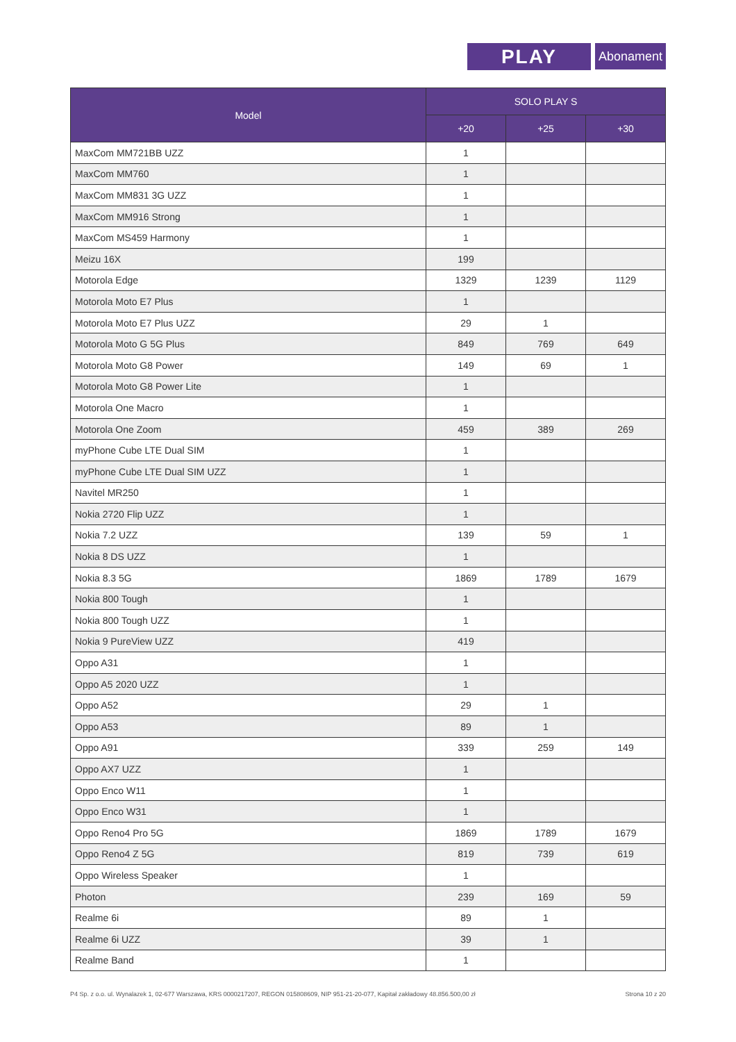PLAY Abonament
| Model | SOLO PLAY S | | |
| --- | --- | --- | --- |
| | +20 | +25 | +30 |
| MaxCom MM721BB UZZ | 1 | | |
| MaxCom MM760 | 1 | | |
| MaxCom MM831 3G UZZ | 1 | | |
| MaxCom MM916 Strong | 1 | | |
| MaxCom MS459 Harmony | 1 | | |
| Meizu 16X | 199 | | |
| Motorola Edge | 1329 | 1239 | 1129 |
| Motorola Moto E7 Plus | 1 | | |
| Motorola Moto E7 Plus UZZ | 29 | 1 | |
| Motorola Moto G 5G Plus | 849 | 769 | 649 |
| Motorola Moto G8 Power | 149 | 69 | 1 |
| Motorola Moto G8 Power Lite | 1 | | |
| Motorola One Macro | 1 | | |
| Motorola One Zoom | 459 | 389 | 269 |
| myPhone Cube LTE Dual SIM | 1 | | |
| myPhone Cube LTE Dual SIM UZZ | 1 | | |
| Navitel MR250 | 1 | | |
| Nokia 2720 Flip UZZ | 1 | | |
| Nokia 7.2 UZZ | 139 | 59 | 1 |
| Nokia 8 DS UZZ | 1 | | |
| Nokia 8.3 5G | 1869 | 1789 | 1679 |
| Nokia 800 Tough | 1 | | |
| Nokia 800 Tough UZZ | 1 | | |
| Nokia 9 PureView UZZ | 419 | | |
| Oppo A31 | 1 | | |
| Oppo A5 2020 UZZ | 1 | | |
| Oppo A52 | 29 | 1 | |
| Oppo A53 | 89 | 1 | |
| Oppo A91 | 339 | 259 | 149 |
| Oppo AX7 UZZ | 1 | | |
| Oppo Enco W11 | 1 | | |
| Oppo Enco W31 | 1 | | |
| Oppo Reno4 Pro 5G | 1869 | 1789 | 1679 |
| Oppo Reno4 Z 5G | 819 | 739 | 619 |
| Oppo Wireless Speaker | 1 | | |
| Photon | 239 | 169 | 59 |
| Realme 6i | 89 | 1 | |
| Realme 6i UZZ | 39 | 1 | |
| Realme Band | 1 | | |
P4 Sp. z o.o. ul. Wynalazek 1, 02-677 Warszawa, KRS 0000217207, REGON 015808609, NIP 951-21-20-077, Kapitał zakładowy 48.856.500,00 zł Strona 10 z 20